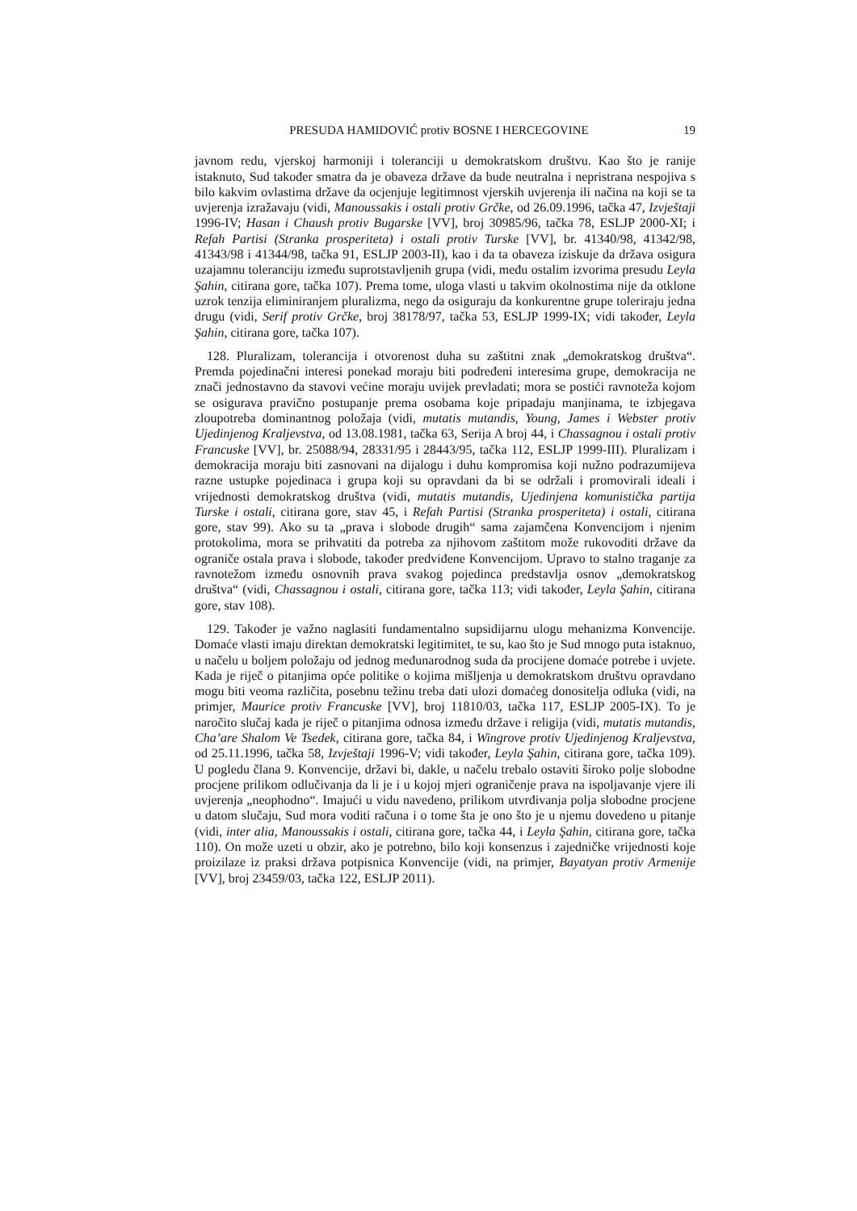PRESUDA HAMIDOVIĆ protiv BOSNE I HERCEGOVINE 19
javnom redu, vjerskoj harmoniji i toleranciji u demokratskom društvu. Kao što je ranije istaknuto, Sud također smatra da je obaveza države da bude neutralna i nepristrana nespojiva s bilo kakvim ovlastima države da ocjenjuje legitimnost vjerskih uvjerenja ili načina na koji se ta uvjerenja izražavaju (vidi, Manoussakis i ostali protiv Grčke, od 26.09.1996, tačka 47, Izvještaji 1996-IV; Hasan i Chaush protiv Bugarske [VV], broj 30985/96, tačka 78, ESLJP 2000-XI; i Refah Partisi (Stranka prosperiteta) i ostali protiv Turske [VV], br. 41340/98, 41342/98, 41343/98 i 41344/98, tačka 91, ESLJP 2003-II), kao i da ta obaveza iziskuje da država osigura uzajamnu toleranciju između suprotstavljenih grupa (vidi, među ostalim izvorima presudu Leyla Şahin, citirana gore, tačka 107). Prema tome, uloga vlasti u takvim okolnostima nije da otklone uzrok tenzija eliminiranjem pluralizma, nego da osiguraju da konkurentne grupe toleriraju jedna drugu (vidi, Serif protiv Grčke, broj 38178/97, tačka 53, ESLJP 1999-IX; vidi također, Leyla Şahin, citirana gore, tačka 107).
128. Pluralizam, tolerancija i otvorenost duha su zaštitni znak „demokratskog društva“. Premda pojedinačni interesi ponekad moraju biti podređeni interesima grupe, demokracija ne znači jednostavno da stavovi većine moraju uvijek prevladati; mora se postići ravnoteža kojom se osigurava pravično postupanje prema osobama koje pripadaju manjinama, te izbjegava zloupotreba dominantnog položaja (vidi, mutatis mutandis, Young, James i Webster protiv Ujedinjenog Kraljevstva, od 13.08.1981, tačka 63, Serija A broj 44, i Chassagnou i ostali protiv Francuske [VV], br. 25088/94, 28331/95 i 28443/95, tačka 112, ESLJP 1999-III). Pluralizam i demokracija moraju biti zasnovani na dijalogu i duhu kompromisa koji nužno podrazumijeva razne ustupke pojedinaca i grupa koji su opravdani da bi se održali i promovirali ideali i vrijednosti demokratskog društva (vidi, mutatis mutandis, Ujedinjena komunistička partija Turske i ostali, citirana gore, stav 45, i Refah Partisi (Stranka prosperiteta) i ostali, citirana gore, stav 99). Ako su ta „prava i slobode drugih“ sama zajamčena Konvencijom i njenim protokolima, mora se prihvatiti da potreba za njihovom zaštitom može rukovoditi države da ograniče ostala prava i slobode, također predviđene Konvencijom. Upravo to stalno traganje za ravnotežom između osnovnih prava svakog pojedinca predstavlja osnov „demokratskog društva“ (vidi, Chassagnou i ostali, citirana gore, tačka 113; vidi također, Leyla Şahin, citirana gore, stav 108).
129. Također je važno naglasiti fundamentalno supsidijarnu ulogu mehanizma Konvencije. Domaće vlasti imaju direktan demokratski legitimitet, te su, kao što je Sud mnogo puta istaknuo, u načelu u boljem položaju od jednog međunarodnog suda da procijene domaće potrebe i uvjete. Kada je riječ o pitanjima opće politike o kojima mišljenja u demokratskom društvu opravdano mogu biti veoma različita, posebnu težinu treba dati ulozi domaćeg donositelja odluka (vidi, na primjer, Maurice protiv Francuske [VV], broj 11810/03, tačka 117, ESLJP 2005-IX). To je naročito slučaj kada je riječ o pitanjima odnosa između države i religija (vidi, mutatis mutandis, Cha’are Shalom Ve Tsedek, citirana gore, tačka 84, i Wingrove protiv Ujedinjenog Kraljevstva, od 25.11.1996, tačka 58, Izvještaji 1996-V; vidi također, Leyla Şahin, citirana gore, tačka 109). U pogledu člana 9. Konvencije, državi bi, dakle, u načelu trebalo ostaviti široko polje slobodne procjene prilikom odlučivanja da li je i u kojoj mjeri ograničenje prava na ispoljavanje vjere ili uvjerenja „neophodno“. Imajući u vidu navedeno, prilikom utvrđivanja polja slobodne procjene u datom slučaju, Sud mora voditi računa i o tome šta je ono što je u njemu dovedeno u pitanje (vidi, inter alia, Manoussakis i ostali, citirana gore, tačka 44, i Leyla Şahin, citirana gore, tačka 110). On može uzeti u obzir, ako je potrebno, bilo koji konsenzus i zajedničke vrijednosti koje proizilaze iz praksi država potpisnica Konvencije (vidi, na primjer, Bayatyan protiv Armenije [VV], broj 23459/03, tačka 122, ESLJP 2011).